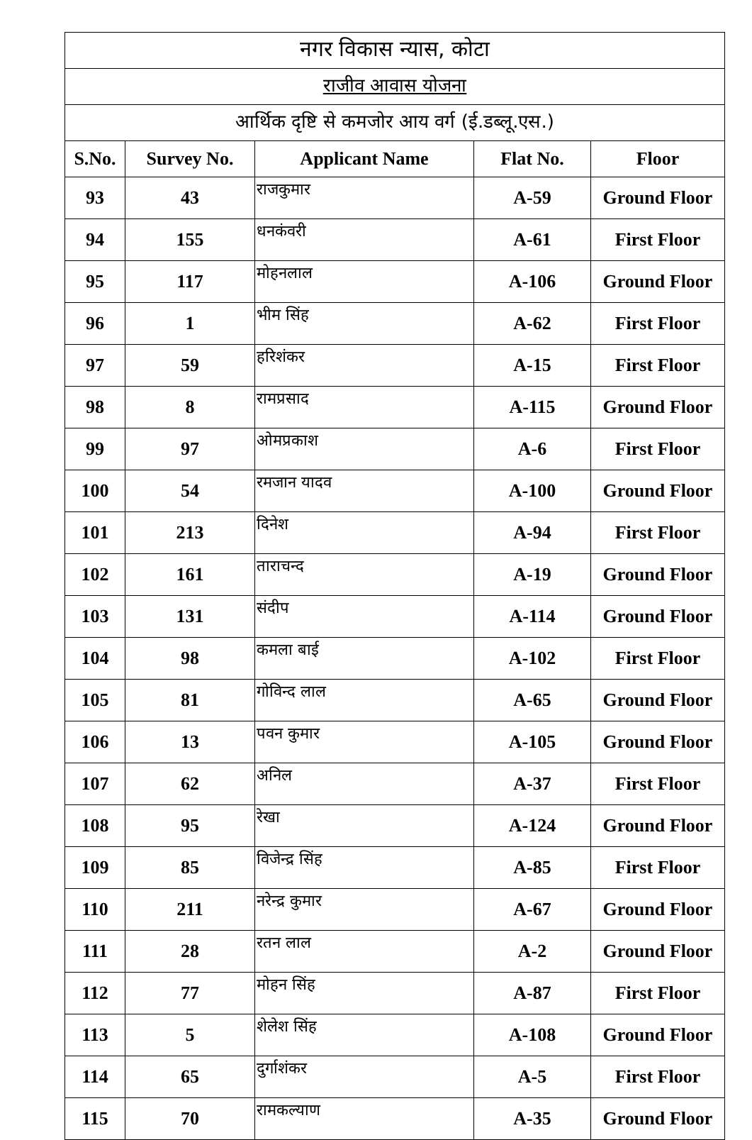| नगर विकास न्यास, कोटा | | | | |
| --- | --- | --- | --- | --- |
| राजीव आवास योजना | | | | |
| आर्थिक दृष्टि से कमजोर आय वर्ग (ई.डब्लू.एस.) | | | | |
| S.No. | Survey No. | Applicant Name | Flat No. | Floor |
| 93 | 43 | राजकुमार | A-59 | Ground Floor |
| 94 | 155 | धनकंवरी | A-61 | First Floor |
| 95 | 117 | मोहनलाल | A-106 | Ground Floor |
| 96 | 1 | भीम सिंह | A-62 | First Floor |
| 97 | 59 | हरिशंकर | A-15 | First Floor |
| 98 | 8 | रामप्रसाद | A-115 | Ground Floor |
| 99 | 97 | ओमप्रकाश | A-6 | First Floor |
| 100 | 54 | रमजान यादव | A-100 | Ground Floor |
| 101 | 213 | दिनेश | A-94 | First Floor |
| 102 | 161 | ताराचन्द | A-19 | Ground Floor |
| 103 | 131 | संदीप | A-114 | Ground Floor |
| 104 | 98 | कमला बाई | A-102 | First Floor |
| 105 | 81 | गोविन्द लाल | A-65 | Ground Floor |
| 106 | 13 | पवन कुमार | A-105 | Ground Floor |
| 107 | 62 | अनिल | A-37 | First Floor |
| 108 | 95 | रेखा | A-124 | Ground Floor |
| 109 | 85 | विजेन्द्र सिंह | A-85 | First Floor |
| 110 | 211 | नरेन्द्र कुमार | A-67 | Ground Floor |
| 111 | 28 | रतन लाल | A-2 | Ground Floor |
| 112 | 77 | मोहन सिंह | A-87 | First Floor |
| 113 | 5 | शेलेश सिंह | A-108 | Ground Floor |
| 114 | 65 | दुर्गाशंकर | A-5 | First Floor |
| 115 | 70 | रामकल्याण | A-35 | Ground Floor |